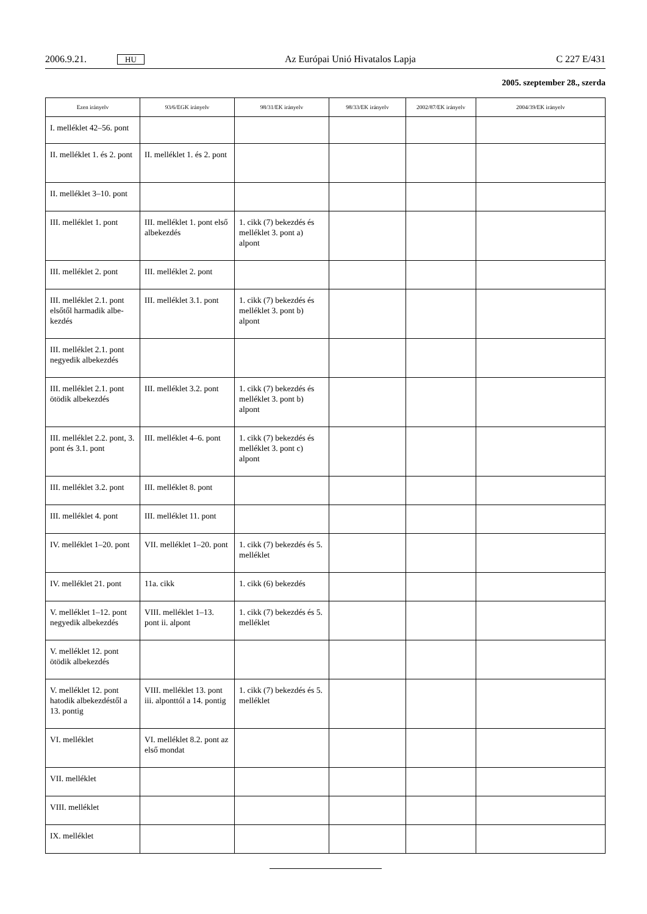2006.9.21. HU Az Európai Unió Hivatalos Lapja C 227 E/431
2005. szeptember 28., szerda
| Ezen irányelv | 93/6/EGK irányelv | 98/31/EK irányelv | 98/33/EK irányelv | 2002/87/EK irányelv | 2004/39/EK irányelv |
| --- | --- | --- | --- | --- | --- |
| I. melléklet 42–56. pont | | | | | |
| II. melléklet 1. és 2. pont | II. melléklet 1. és 2. pont | | | | |
| II. melléklet 3–10. pont | | | | | |
| III. melléklet 1. pont | III. melléklet 1. pont első albekezdés | 1. cikk (7) bekezdés és melléklet 3. pont a) alpont | | | |
| III. melléklet 2. pont | III. melléklet 2. pont | | | | |
| III. melléklet 2.1. pont elsőtől harmadik albe-kezdés | III. melléklet 3.1. pont | 1. cikk (7) bekezdés és melléklet 3. pont b) alpont | | | |
| III. melléklet 2.1. pont negyedik albekezdés | | | | | |
| III. melléklet 2.1. pont ötödik albekezdés | III. melléklet 3.2. pont | 1. cikk (7) bekezdés és melléklet 3. pont b) alpont | | | |
| III. melléklet 2.2. pont, 3. pont és 3.1. pont | III. melléklet 4–6. pont | 1. cikk (7) bekezdés és melléklet 3. pont c) alpont | | | |
| III. melléklet 3.2. pont | III. melléklet 8. pont | | | | |
| III. melléklet 4. pont | III. melléklet 11. pont | | | | |
| IV. melléklet 1–20. pont | VII. melléklet 1–20. pont | 1. cikk (7) bekezdés és 5. melléklet | | | |
| IV. melléklet 21. pont | 11a. cikk | 1. cikk (6) bekezdés | | | |
| V. melléklet 1–12. pont negyedik albekezdés | VIII. melléklet 1–13. pont ii. alpont | 1. cikk (7) bekezdés és 5. melléklet | | | |
| V. melléklet 12. pont ötödik albekezdés | | | | | |
| V. melléklet 12. pont hatodik albekezdéstől a 13. pontig | VIII. melléklet 13. pont iii. alponttól a 14. pontig | 1. cikk (7) bekezdés és 5. melléklet | | | |
| VI. melléklet | VI. melléklet 8.2. pont az első mondat | | | | |
| VII. melléklet | | | | | |
| VIII. melléklet | | | | | |
| IX. melléklet | | | | | |